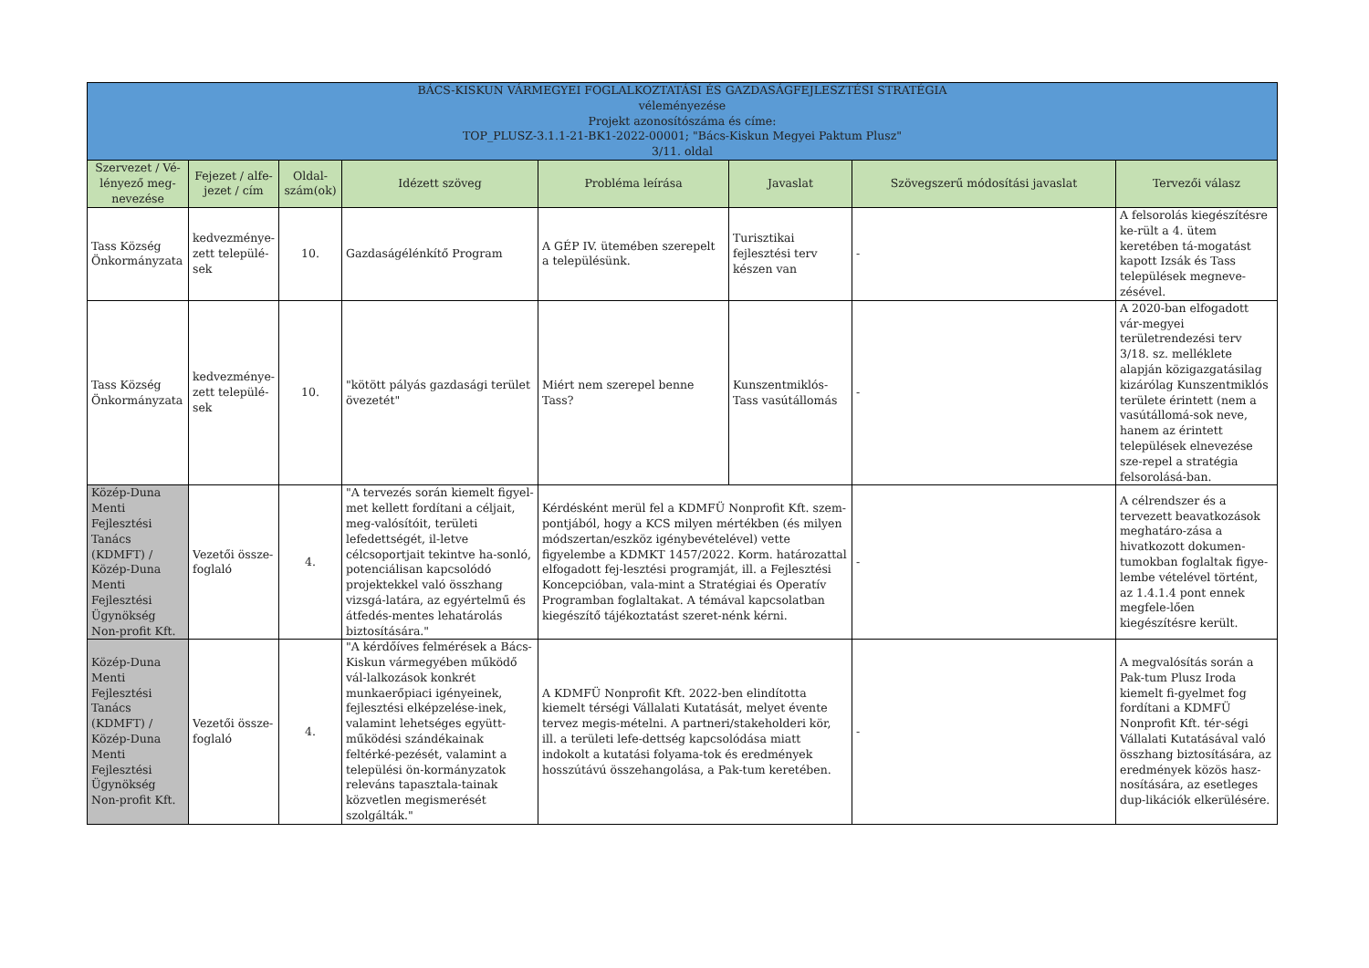| BÁCS-KISKUN VÁRMEGYEI FOGLALKOZTATÁSI ÉS GAZDASÁGFEJLESZTÉSI STRATÉGIA véleményezése Projekt azonosítószáma és címe: TOP_PLUSZ-3.1.1-21-BK1-2022-00001; "Bács-Kiskun Megyei Paktum Plusz" 3/11. oldal | | | | | | | |
| Szervezet / Vé-lényező meg-nevezése | Fejezet / alfe-jezet / cím | Oldal-szám(ok) | Idézett szöveg | Probléma leírása | Javaslat | Szövegszerű módosítási javaslat | Tervezői válasz |
| Tass Község Önkormányzata | kedvezménye-zett települé-sek | 10. | Gazdaságélénkítő Program | A GÉP IV. ütemében szerepelt a településünk. | Turisztikai fejlesztési terv készen van | - | A felsorolás kiegészítésre ke-rült a 4. ütem keretében tá-mogatást kapott Izsák és Tass települések megneve-zésével. |
| Tass Község Önkormányzata | kedvezménye-zett települé-sek | 10. | "kötött pályás gazdasági terület övezetét" | Miért nem szerepel benne Tass? | Kunszentmiklós-Tass vasútállomás | - | A 2020-ban elfogadott vár-megyei területrendezési terv 3/18. sz. melléklete alapján közigazgatásilag kizárólag Kunszentmiklós területe érintett (nem a vasútállomá-sok neve, hanem az érintett települések elnevezése sze-repel a stratégia felsorolásá-ban. |
| Közép-Duna Menti Fejlesztési Tanács (KDMFT) / Közép-Duna Menti Fejlesztési Ügynökség Non-profit Kft. | Vezetői össze-foglaló | 4. | "A tervezés során kiemelt figyel-met kellett fordítani a céljait, meg-valósítóit, területi lefedettségét, il-letve célcsoportjait tekintve ha-sonló, potenciálisan kapcsolódó projektekkel való összhang vizsgá-latára, az egyértelmű és átfedés-mentes lehatárolás biztosítására." | Kérdésként merül fel a KDMFÜ Nonprofit Kft. szem-pontjából, hogy a KCS milyen mértékben (és milyen módszertan/eszköz igénybevételével) vette figyelembe a KDMKT 1457/2022. Korm. határozattal elfogadott fej-lesztési programját, ill. a Fejlesztési Koncepcióban, vala-mint a Stratégiai és Operatív Programban foglaltakat. A témával kapcsolatban kiegészítő tájékoztatást szeret-nénk kérni. | | - | A célrendszer és a tervezett beavatkozások meghatáro-zása a hivatkozott dokumen-tumokban foglaltak figye-lembe vételével történt, az 1.4.1.4 pont ennek megfele-lően kiegészítésre került. |
| Közép-Duna Menti Fejlesztési Tanács (KDMFT) / Közép-Duna Menti Fejlesztési Ügynökség Non-profit Kft. | Vezetői össze-foglaló | 4. | "A kérdőíves felmérések a Bács-Kiskun vármegyében működő vál-lalkozások konkrét munkaerőpiaci igényeinek, fejlesztési elképzelése-inek, valamint lehetséges együtt-működési szándékainak feltérké-pezését, valamint a települési ön-kormányzatok releváns tapasztala-tainak közvetlen megismerését szolgálták." | A KDMFÜ Nonprofit Kft. 2022-ben elindította kiemelt térségi Vállalati Kutatását, melyet évente tervez megis-mételni. A partneri/stakeholderi kör, ill. a területi lefe-dettség kapcsolódása miatt indokolt a kutatási folyama-tok és eredmények hosszútávú összehangolása, a Pak-tum keretében. | | - | A megvalósítás során a Pak-tum Plusz Iroda kiemelt fi-gyelmet fog fordítani a KDMFÜ Nonprofit Kft. tér-ségi Vállalati Kutatásával való összhang biztosítására, az eredmények közös hasz-nosítására, az esetleges dup-likációk elkerülésére. |